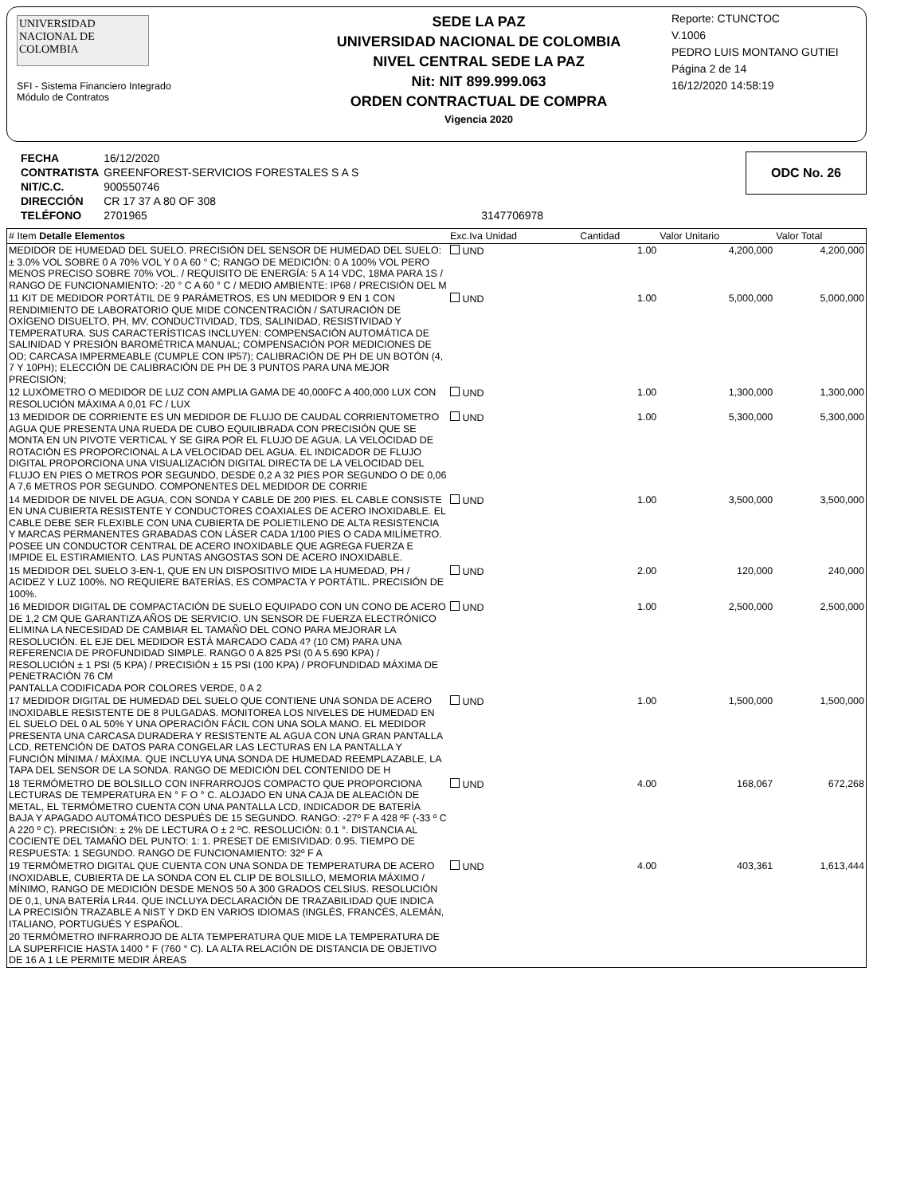UNIVERSIDAD NACIONAL DE COLOMBIA
SFI - Sistema Financiero Integrado
Módulo de Contratos
SEDE LA PAZ
UNIVERSIDAD NACIONAL DE COLOMBIA
NIVEL CENTRAL SEDE LA PAZ
Nit: NIT 899.999.063
ORDEN CONTRACTUAL DE COMPRA
Vigencia 2020
Reporte: CTUNCTOC
V.1006
PEDRO LUIS MONTANO GUTIEI
Página 2 de 14
16/12/2020 14:58:19
| FECHA | 16/12/2020 | |
| CONTRATISTA | GREENFOREST-SERVICIOS FORESTALES S A S | |
| NIT/C.C. | 900550746 | |
| DIRECCIÓN | CR 17 37 A 80 OF 308 | |
| TELÉFONO | 2701965 | 3147706978 |
ODC No. 26
| # Item Detalle Elementos | Exc.Iva Unidad | Cantidad | Valor Unitario | Valor Total |
| --- | --- | --- | --- | --- |
| MEDIDOR DE HUMEDAD DEL SUELO. PRECISIÓN DEL SENSOR DE HUMEDAD DEL SUELO: ± 3.0% VOL SOBRE 0 A 70% VOL Y 0 A 60 ° C; RANGO DE MEDICIÓN: 0 A 100% VOL PERO MENOS PRECISO SOBRE 70% VOL. / REQUISITO DE ENERGÍA: 5 A 14 VDC, 18MA PARA 1S / RANGO DE FUNCIONAMIENTO: -20 ° C A 60 ° C / MEDIO AMBIENTE: IP68 / PRECISIÓN DEL M | UND | 1.00 | 4,200,000 | 4,200,000 |
| 11 KIT DE MEDIDOR PORTÁTIL DE 9 PARÁMETROS, ES UN MEDIDOR 9 EN 1 CON RENDIMIENTO DE LABORATORIO QUE MIDE CONCENTRACIÓN / SATURACIÓN DE OXÍGENO DISUELTO, PH, MV, CONDUCTIVIDAD, TDS, SALINIDAD, RESISTIVIDAD Y TEMPERATURA. SUS CARACTERÍSTICAS INCLUYEN: COMPENSACIÓN AUTOMÁTICA DE SALINIDAD Y PRESIÓN BAROMÉTRICA MANUAL; COMPENSACIÓN POR MEDICIONES DE OD; CARCASA IMPERMEABLE (CUMPLE CON IP57); CALIBRACIÓN DE PH DE UN BOTÓN (4, 7 Y 10PH); ELECCIÓN DE CALIBRACIÓN DE PH DE 3 PUNTOS PARA UNA MEJOR PRECISIÓN; | UND | 1.00 | 5,000,000 | 5,000,000 |
| 12 LUXÓMETRO O MEDIDOR DE LUZ CON AMPLIA GAMA DE 40,000FC A 400,000 LUX CON RESOLUCIÓN MÁXIMA A 0,01 FC / LUX | UND | 1.00 | 1,300,000 | 1,300,000 |
| 13 MEDIDOR DE CORRIENTE ES UN MEDIDOR DE FLUJO DE CAUDAL CORRIENTOMETRO AGUA QUE PRESENTA UNA RUEDA DE CUBO EQUILIBRADA CON PRECISIÓN QUE SE MONTA EN UN PIVOTE VERTICAL Y SE GIRA POR EL FLUJO DE AGUA. LA VELOCIDAD DE ROTACIÓN ES PROPORCIONAL A LA VELOCIDAD DEL AGUA. EL INDICADOR DE FLUJO DIGITAL PROPORCIONA UNA VISUALIZACIÓN DIGITAL DIRECTA DE LA VELOCIDAD DEL FLUJO EN PIES O METROS POR SEGUNDO, DESDE 0,2 A 32 PIES POR SEGUNDO O DE 0,06 A 7,6 METROS POR SEGUNDO. COMPONENTES DEL MEDIDOR DE CORRIE | UND | 1.00 | 5,300,000 | 5,300,000 |
| 14 MEDIDOR DE NIVEL DE AGUA, CON SONDA Y CABLE DE 200 PIES. EL CABLE CONSISTE EN UNA CUBIERTA RESISTENTE Y CONDUCTORES COAXIALES DE ACERO INOXIDABLE. EL CABLE DEBE SER FLEXIBLE CON UNA CUBIERTA DE POLIETILENO DE ALTA RESISTENCIA Y MARCAS PERMANENTES GRABADAS CON LÁSER CADA 1/100 PIES O CADA MILÍMETRO. POSEE UN CONDUCTOR CENTRAL DE ACERO INOXIDABLE QUE AGREGA FUERZA E IMPIDE EL ESTIRAMIENTO. LAS PUNTAS ANGOSTAS SON DE ACERO INOXIDABLE. | UND | 1.00 | 3,500,000 | 3,500,000 |
| 15 MEDIDOR DEL SUELO 3-EN-1, QUE EN UN DISPOSITIVO MIDE LA HUMEDAD, PH / ACIDEZ Y LUZ 100%. NO REQUIERE BATERÍAS, ES COMPACTA Y PORTÁTIL. PRECISIÓN DE 100%. | UND | 2.00 | 120,000 | 240,000 |
| 16 MEDIDOR DIGITAL DE COMPACTACIÓN DE SUELO EQUIPADO CON UN CONO DE ACERO DE 1,2 CM QUE GARANTIZA AÑOS DE SERVICIO. UN SENSOR DE FUERZA ELECTRÓNICO ELIMINA LA NECESIDAD DE CAMBIAR EL TAMAÑO DEL CONO PARA MEJORAR LA RESOLUCIÓN. EL EJE DEL MEDIDOR ESTÁ MARCADO CADA 4? (10 CM) PARA UNA REFERENCIA DE PROFUNDIDAD SIMPLE. RANGO 0 A 825 PSI (0 A 5.690 KPA) / RESOLUCIÓN ± 1 PSI (5 KPA) / PRECISIÓN ± 15 PSI (100 KPA) / PROFUNDIDAD MÁXIMA DE PENETRACIÓN 76 CM PANTALLA CODIFICADA POR COLORES VERDE, 0 A 2 | UND | 1.00 | 2,500,000 | 2,500,000 |
| 17 MEDIDOR DIGITAL DE HUMEDAD DEL SUELO QUE CONTIENE UNA SONDA DE ACERO INOXIDABLE RESISTENTE DE 8 PULGADAS. MONITOREA LOS NIVELES DE HUMEDAD EN EL SUELO DEL 0 AL 50% Y UNA OPERACIÓN FÁCIL CON UNA SOLA MANO. EL MEDIDOR PRESENTA UNA CARCASA DURADERA Y RESISTENTE AL AGUA CON UNA GRAN PANTALLA LCD, RETENCIÓN DE DATOS PARA CONGELAR LAS LECTURAS EN LA PANTALLA Y FUNCIÓN MÍNIMA / MÁXIMA. QUE INCLUYA UNA SONDA DE HUMEDAD REEMPLAZABLE, LA TAPA DEL SENSOR DE LA SONDA. RANGO DE MEDICIÓN DEL CONTENIDO DE H | UND | 1.00 | 1,500,000 | 1,500,000 |
| 18 TERMÓMETRO DE BOLSILLO CON INFRARROJOS COMPACTO QUE PROPORCIONA LECTURAS DE TEMPERATURA EN ° F O ° C. ALOJADO EN UNA CAJA DE ALEACIÓN DE METAL, EL TERMÓMETRO CUENTA CON UNA PANTALLA LCD, INDICADOR DE BATERÍA BAJA Y APAGADO AUTOMÁTICO DESPUÉS DE 15 SEGUNDO. RANGO: -27º F A 428 ºF (-33 º C A 220 º C). PRECISIÓN: ± 2% DE LECTURA O ± 2 ºC. RESOLUCIÓN: 0.1 °. DISTANCIA AL COCIENTE DEL TAMAÑO DEL PUNTO: 1: 1. PRESET DE EMISIVIDAD: 0.95. TIEMPO DE RESPUESTA: 1 SEGUNDO. RANGO DE FUNCIONAMIENTO: 32º F A | UND | 4.00 | 168,067 | 672,268 |
| 19 TERMÓMETRO DIGITAL QUE CUENTA CON UNA SONDA DE TEMPERATURA DE ACERO INOXIDABLE, CUBIERTA DE LA SONDA CON EL CLIP DE BOLSILLO, MEMORIA MÁXIMO / MÍNIMO, RANGO DE MEDICIÓN DESDE MENOS 50 A 300 GRADOS CELSIUS. RESOLUCIÓN DE 0,1, UNA BATERÍA LR44. QUE INCLUYA DECLARACIÓN DE TRAZABILIDAD QUE INDICA LA PRECISIÓN TRAZABLE A NIST Y DKD EN VARIOS IDIOMAS (INGLÉS, FRANCÉS, ALEMÁN, ITALIANO, PORTUGUÉS Y ESPAÑOL. | UND | 4.00 | 403,361 | 1,613,444 |
| 20 TERMÓMETRO INFRARROJO DE ALTA TEMPERATURA QUE MIDE LA TEMPERATURA DE LA SUPERFICIE HASTA 1400 ° F (760 ° C). LA ALTA RELACIÓN DE DISTANCIA DE OBJETIVO DE 16 A 1 LE PERMITE MEDIR ÁREAS | | | | |